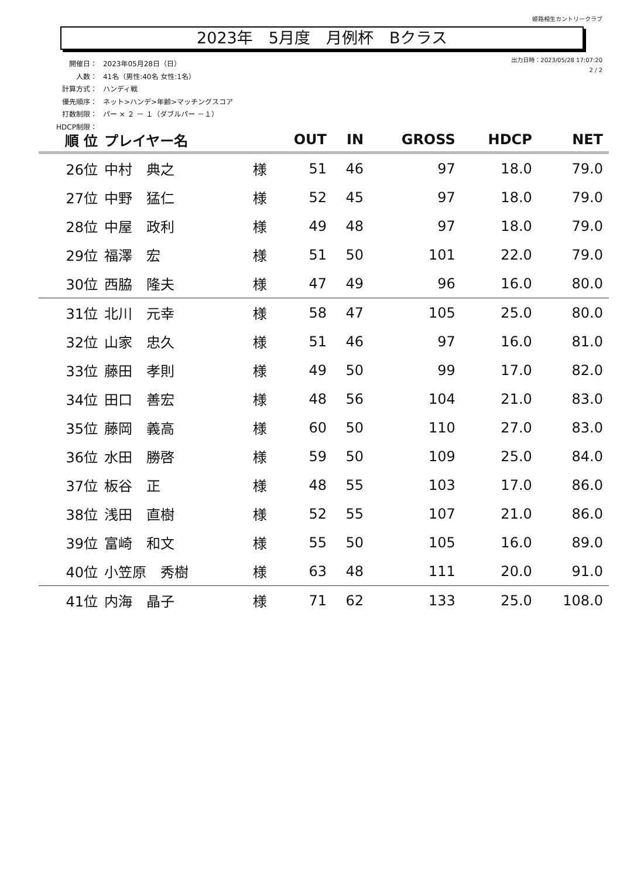姫路相生カントリークラブ
2023年　5月度　月例杯　Bクラス
出力日時：2023/05/28 17:07:20
2 / 2
| 開催日： | 2023年05月28日（日） |
| 人数： | 41名（男性:40名 女性:1名） |
| 計算方式： | ハンディ戦 |
| 優先順序： | ネット>ハンデ>年齢>マッチングスコア |
| 打数制限： | パー × ２ － １（ダブルパー －１） |
| HDCP制限： | |
| 順 位 | プレイヤー名 | | OUT | IN | GROSS | HDCP | NET |
| --- | --- | --- | --- | --- | --- | --- | --- |
| 26位 | 中村 典之 | 様 | 51 | 46 | 97 | 18.0 | 79.0 |
| 27位 | 中野 猛仁 | 様 | 52 | 45 | 97 | 18.0 | 79.0 |
| 28位 | 中屋 政利 | 様 | 49 | 48 | 97 | 18.0 | 79.0 |
| 29位 | 福澤 宏 | 様 | 51 | 50 | 101 | 22.0 | 79.0 |
| 30位 | 西脇 隆夫 | 様 | 47 | 49 | 96 | 16.0 | 80.0 |
| 31位 | 北川 元幸 | 様 | 58 | 47 | 105 | 25.0 | 80.0 |
| 32位 | 山家 忠久 | 様 | 51 | 46 | 97 | 16.0 | 81.0 |
| 33位 | 藤田 孝則 | 様 | 49 | 50 | 99 | 17.0 | 82.0 |
| 34位 | 田口 善宏 | 様 | 48 | 56 | 104 | 21.0 | 83.0 |
| 35位 | 藤岡 義高 | 様 | 60 | 50 | 110 | 27.0 | 83.0 |
| 36位 | 水田 勝啓 | 様 | 59 | 50 | 109 | 25.0 | 84.0 |
| 37位 | 板谷 正 | 様 | 48 | 55 | 103 | 17.0 | 86.0 |
| 38位 | 浅田 直樹 | 様 | 52 | 55 | 107 | 21.0 | 86.0 |
| 39位 | 富崎 和文 | 様 | 55 | 50 | 105 | 16.0 | 89.0 |
| 40位 | 小笠原 秀樹 | 様 | 63 | 48 | 111 | 20.0 | 91.0 |
| 41位 | 内海 晶子 | 様 | 71 | 62 | 133 | 25.0 | 108.0 |